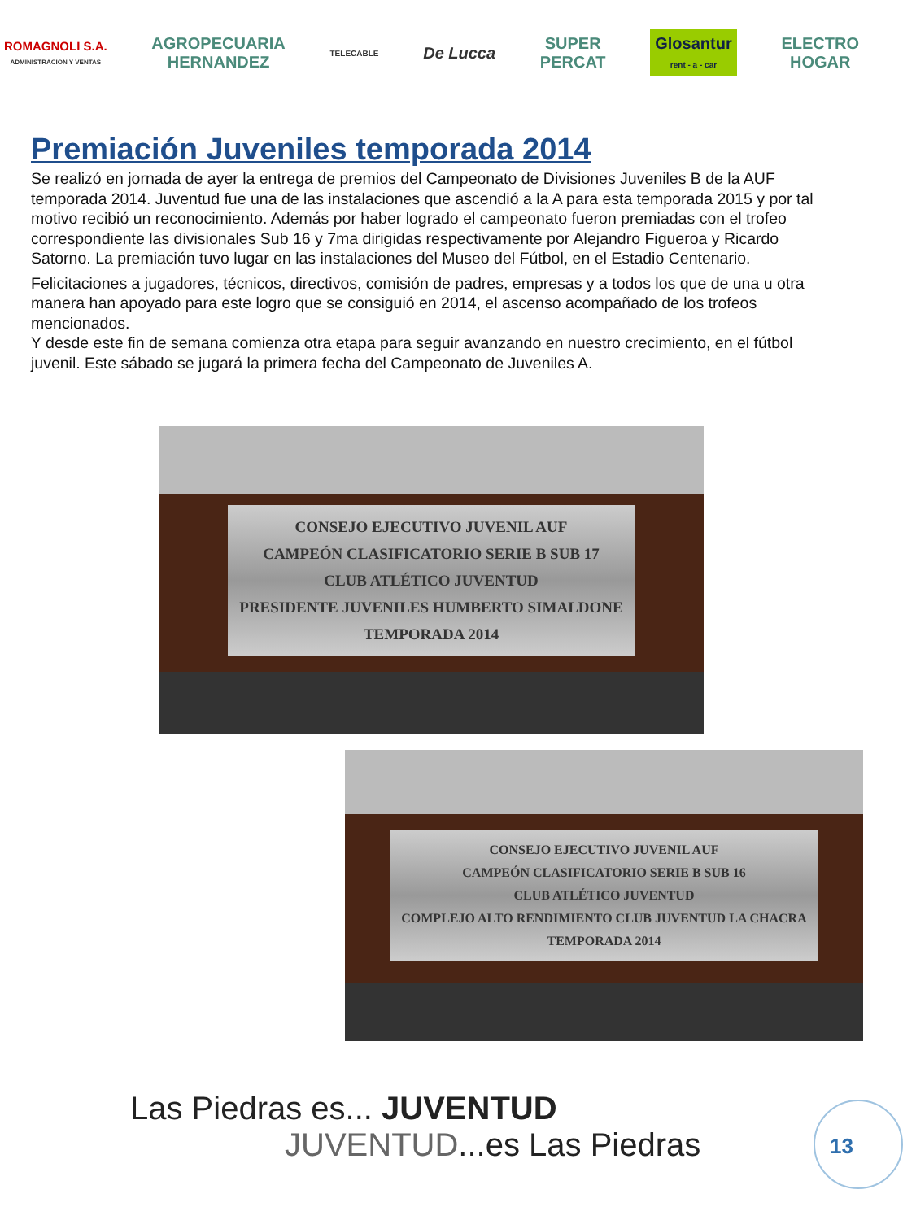ROMAGNOLI S.A.
ADMINISTRACIÓN Y VENTAS
AGROPECUARIA
HERNANDEZ
TELECABLE
De Lucca
SUPER
PERCAT
Glosantur
rent - a - car
ELECTRO
HOGAR
Premiación Juveniles temporada 2014
Se realizó en jornada de ayer la entrega de premios del Campeonato de Divisiones Juveniles B de la AUF temporada 2014. Juventud fue una de las instalaciones que ascendió a la A para esta temporada 2015 y por tal motivo recibió un reconocimiento. Además por haber logrado el campeonato fueron premiadas con el trofeo correspondiente las divisionales Sub 16 y 7ma dirigidas respectivamente por Alejandro Figueroa y Ricardo Satorno. La premiación tuvo lugar en las instalaciones del Museo del Fútbol, en el Estadio Centenario.
Felicitaciones a jugadores, técnicos, directivos, comisión de padres, empresas y a todos los que de una u otra manera han apoyado para este logro que se consiguió en 2014, el ascenso acompañado de los trofeos mencionados.
Y desde este fin de semana comienza otra etapa para seguir avanzando en nuestro crecimiento, en el fútbol juvenil. Este sábado se jugará la primera fecha del Campeonato de Juveniles A.
CONSEJO EJECUTIVO JUVENIL AUF
CAMPEÓN CLASIFICATORIO SERIE B SUB 17
CLUB ATLÉTICO JUVENTUD
PRESIDENTE JUVENILES HUMBERTO SIMALDONE
TEMPORADA 2014
CONSEJO EJECUTIVO JUVENIL AUF
CAMPEÓN CLASIFICATORIO SERIE B SUB 16
CLUB ATLÉTICO JUVENTUD
COMPLEJO ALTO RENDIMIENTO CLUB JUVENTUD LA CHACRA
TEMPORADA 2014
Las Piedras es... JUVENTUD
JUVENTUD...es Las Piedras
13